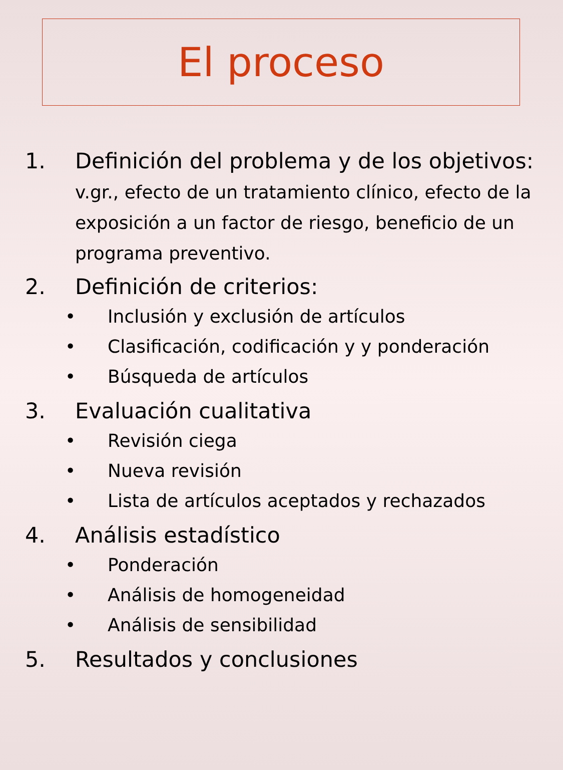El proceso
1. Definición del problema y de los objetivos: v.gr., efecto de un tratamiento clínico, efecto de la exposición a un factor de riesgo, beneficio de un programa preventivo.
2. Definición de criterios:
• Inclusión y exclusión de artículos
• Clasificación, codificación y y ponderación
• Búsqueda de artículos
3. Evaluación cualitativa
• Revisión ciega
• Nueva revisión
• Lista de artículos aceptados y rechazados
4. Análisis estadístico
• Ponderación
• Análisis de homogeneidad
• Análisis de sensibilidad
5. Resultados y conclusiones